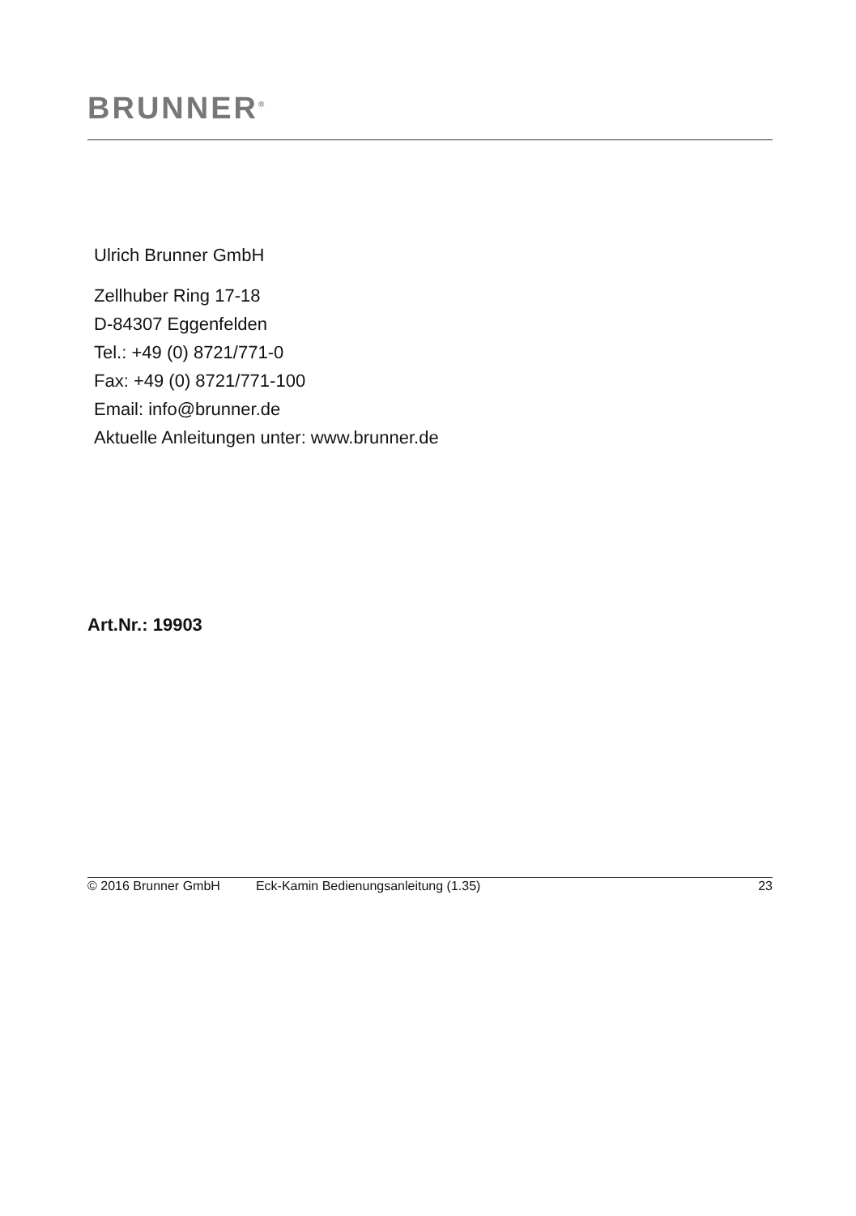BRUNNER<sup>®</sup>
Ulrich Brunner GmbH
Zellhuber Ring 17-18
D-84307 Eggenfelden
Tel.: +49 (0) 8721/771-0
Fax: +49 (0) 8721/771-100
Email: info@brunner.de
Aktuelle Anleitungen unter: www.brunner.de
Art.Nr.: 19903
© 2016 Brunner GmbH Eck-Kamin Bedienungsanleitung (1.35) 23